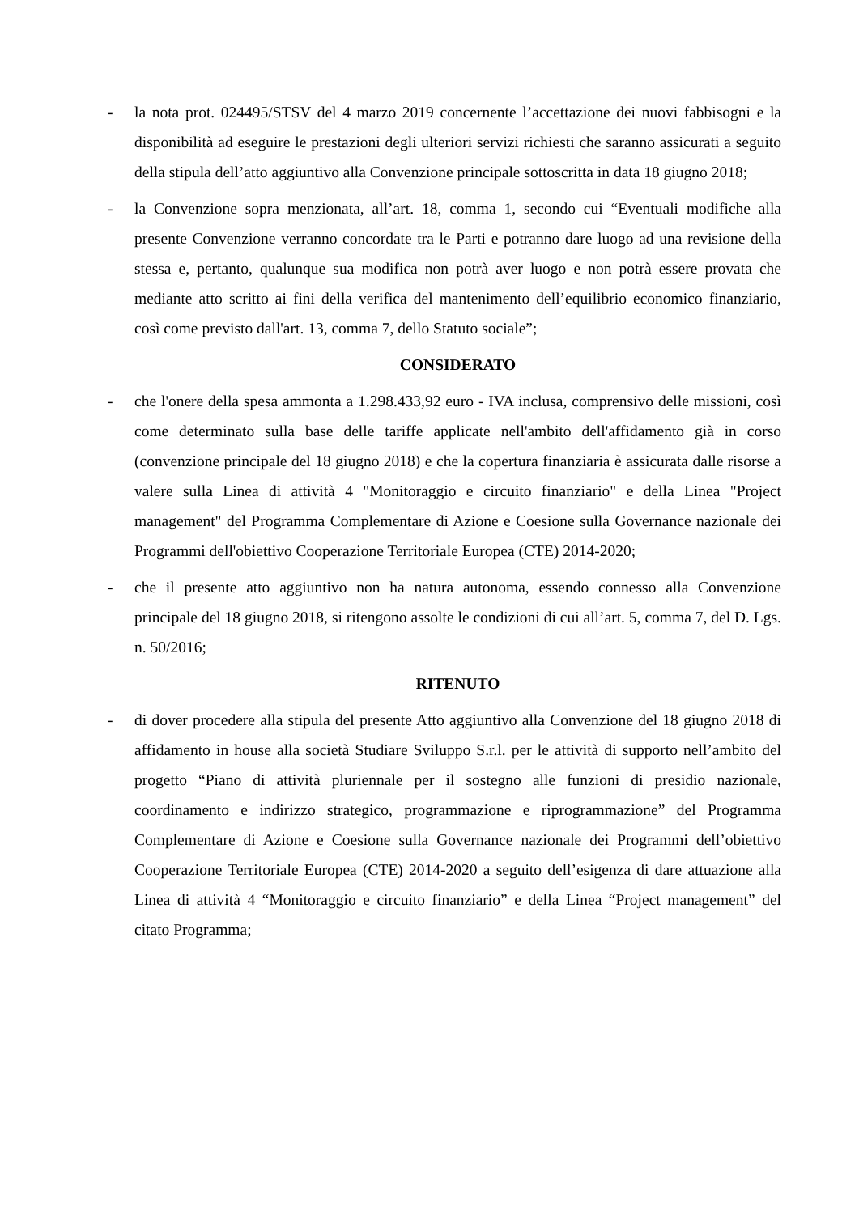- la nota prot. 024495/STSV del 4 marzo 2019 concernente l’accettazione dei nuovi fabbisogni e la disponibilità ad eseguire le prestazioni degli ulteriori servizi richiesti che saranno assicurati a seguito della stipula dell’atto aggiuntivo alla Convenzione principale sottoscritta in data 18 giugno 2018;
- la Convenzione sopra menzionata, all’art. 18, comma 1, secondo cui “Eventuali modifiche alla presente Convenzione verranno concordate tra le Parti e potranno dare luogo ad una revisione della stessa e, pertanto, qualunque sua modifica non potrà aver luogo e non potrà essere provata che mediante atto scritto ai fini della verifica del mantenimento dell’equilibrio economico finanziario, così come previsto dall'art. 13, comma 7, dello Statuto sociale”;
CONSIDERATO
- che l'onere della spesa ammonta a 1.298.433,92 euro - IVA inclusa, comprensivo delle missioni, così come determinato sulla base delle tariffe applicate nell'ambito dell'affidamento già in corso (convenzione principale del 18 giugno 2018) e che la copertura finanziaria è assicurata dalle risorse a valere sulla Linea di attività 4 "Monitoraggio e circuito finanziario" e della Linea "Project management" del Programma Complementare di Azione e Coesione sulla Governance nazionale dei Programmi dell'obiettivo Cooperazione Territoriale Europea (CTE) 2014-2020;
- che il presente atto aggiuntivo non ha natura autonoma, essendo connesso alla Convenzione principale del 18 giugno 2018, si ritengono assolte le condizioni di cui all’art. 5, comma 7, del D. Lgs. n. 50/2016;
RITENUTO
- di dover procedere alla stipula del presente Atto aggiuntivo alla Convenzione del 18 giugno 2018 di affidamento in house alla società Studiare Sviluppo S.r.l. per le attività di supporto nell’ambito del progetto “Piano di attività pluriennale per il sostegno alle funzioni di presidio nazionale, coordinamento e indirizzo strategico, programmazione e riprogrammazione” del Programma Complementare di Azione e Coesione sulla Governance nazionale dei Programmi dell’obiettivo Cooperazione Territoriale Europea (CTE) 2014-2020 a seguito dell’esigenza di dare attuazione alla Linea di attività 4 “Monitoraggio e circuito finanziario” e della Linea “Project management” del citato Programma;